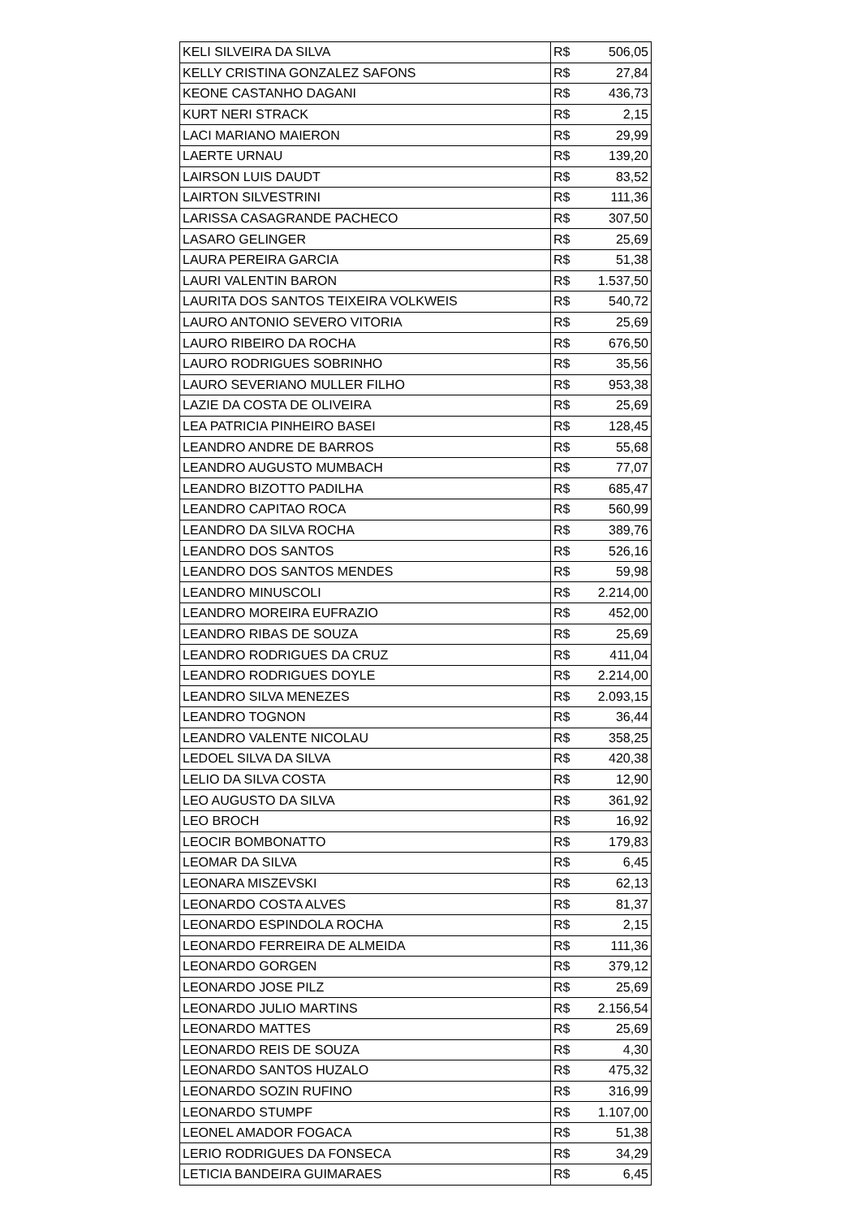| KELI SILVEIRA DA SILVA | R$ | 506,05 |
| KELLY CRISTINA GONZALEZ SAFONS | R$ | 27,84 |
| KEONE CASTANHO DAGANI | R$ | 436,73 |
| KURT NERI STRACK | R$ | 2,15 |
| LACI MARIANO MAIERON | R$ | 29,99 |
| LAERTE URNAU | R$ | 139,20 |
| LAIRSON LUIS DAUDT | R$ | 83,52 |
| LAIRTON SILVESTRINI | R$ | 111,36 |
| LARISSA CASAGRANDE PACHECO | R$ | 307,50 |
| LASARO GELINGER | R$ | 25,69 |
| LAURA PEREIRA GARCIA | R$ | 51,38 |
| LAURI VALENTIN BARON | R$ | 1.537,50 |
| LAURITA DOS SANTOS TEIXEIRA VOLKWEIS | R$ | 540,72 |
| LAURO ANTONIO SEVERO VITORIA | R$ | 25,69 |
| LAURO RIBEIRO DA ROCHA | R$ | 676,50 |
| LAURO RODRIGUES SOBRINHO | R$ | 35,56 |
| LAURO SEVERIANO MULLER FILHO | R$ | 953,38 |
| LAZIE DA COSTA DE OLIVEIRA | R$ | 25,69 |
| LEA PATRICIA PINHEIRO BASEI | R$ | 128,45 |
| LEANDRO ANDRE DE BARROS | R$ | 55,68 |
| LEANDRO AUGUSTO MUMBACH | R$ | 77,07 |
| LEANDRO BIZOTTO PADILHA | R$ | 685,47 |
| LEANDRO CAPITAO ROCA | R$ | 560,99 |
| LEANDRO DA SILVA ROCHA | R$ | 389,76 |
| LEANDRO DOS SANTOS | R$ | 526,16 |
| LEANDRO DOS SANTOS MENDES | R$ | 59,98 |
| LEANDRO MINUSCOLI | R$ | 2.214,00 |
| LEANDRO MOREIRA EUFRAZIO | R$ | 452,00 |
| LEANDRO RIBAS DE SOUZA | R$ | 25,69 |
| LEANDRO RODRIGUES DA CRUZ | R$ | 411,04 |
| LEANDRO RODRIGUES DOYLE | R$ | 2.214,00 |
| LEANDRO SILVA MENEZES | R$ | 2.093,15 |
| LEANDRO TOGNON | R$ | 36,44 |
| LEANDRO VALENTE NICOLAU | R$ | 358,25 |
| LEDOEL SILVA DA SILVA | R$ | 420,38 |
| LELIO DA SILVA COSTA | R$ | 12,90 |
| LEO AUGUSTO DA SILVA | R$ | 361,92 |
| LEO BROCH | R$ | 16,92 |
| LEOCIR BOMBONATTO | R$ | 179,83 |
| LEOMAR DA SILVA | R$ | 6,45 |
| LEONARA MISZEVSKI | R$ | 62,13 |
| LEONARDO COSTA ALVES | R$ | 81,37 |
| LEONARDO ESPINDOLA ROCHA | R$ | 2,15 |
| LEONARDO FERREIRA DE ALMEIDA | R$ | 111,36 |
| LEONARDO GORGEN | R$ | 379,12 |
| LEONARDO JOSE PILZ | R$ | 25,69 |
| LEONARDO JULIO MARTINS | R$ | 2.156,54 |
| LEONARDO MATTES | R$ | 25,69 |
| LEONARDO REIS DE SOUZA | R$ | 4,30 |
| LEONARDO SANTOS HUZALO | R$ | 475,32 |
| LEONARDO SOZIN RUFINO | R$ | 316,99 |
| LEONARDO STUMPF | R$ | 1.107,00 |
| LEONEL AMADOR FOGACA | R$ | 51,38 |
| LERIO RODRIGUES DA FONSECA | R$ | 34,29 |
| LETICIA BANDEIRA GUIMARAES | R$ | 6,45 |